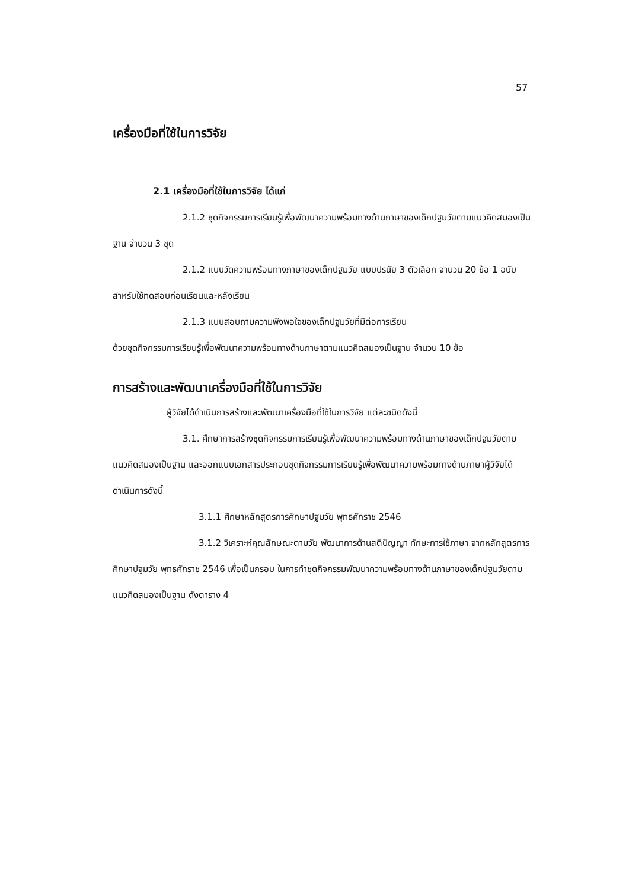57
เครื่องมือที่ใช้ในการวิจัย
2.1 เครื่องมือที่ใช้ในการวิจัย ได้แก่
2.1.2 ชุดกิจกรรมการเรียนรู้เพื่อพัฒนาความพร้อมทางด้านภาษาของเด็กปฐมวัยตามแนวคิดสมองเป็นฐาน จำนวน 3 ชุด
2.1.2 แบบวัดความพร้อมทางภาษาของเด็กปฐมวัย แบบปรนัย 3 ตัวเลือก จำนวน 20 ข้อ 1 ฉบับ สำหรับใช้ทดสอบก่อนเรียนและหลังเรียน
2.1.3 แบบสอบถามความพึงพอใจของเด็กปฐมวัยที่มีต่อการเรียน
ด้วยชุดกิจกรรมการเรียนรู้เพื่อพัฒนาความพร้อมทางด้านภาษาตามแนวคิดสมองเป็นฐาน จำนวน 10 ข้อ
การสร้างและพัฒนาเครื่องมือที่ใช้ในการวิจัย
ผู้วิจัยได้ดำเนินการสร้างและพัฒนาเครื่องมือที่ใช้ในการวิจัย แต่ละชนิดดังนี้
3.1. ศึกษาการสร้างชุดกิจกรรมการเรียนรู้เพื่อพัฒนาความพร้อมทางด้านภาษาของเด็กปฐมวัยตามแนวคิดสมองเป็นฐาน และออกแบบเอกสารประกอบชุดกิจกรรมการเรียนรู้เพื่อพัฒนาความพร้อมทางด้านภาษาผู้วิจัยได้ดำเนินการดังนี้
3.1.1 ศึกษาหลักสูตรการศึกษาปฐมวัย พุทธศักราช 2546
3.1.2 วิเคราะห์คุณลักษณะตามวัย พัฒนาการด้านสติปัญญา ทักษะการใช้ภาษา จากหลักสูตรการศึกษาปฐมวัย พุทธศักราช 2546 เพื่อเป็นกรอบ ในการทำชุดกิจกรรมพัฒนาความพร้อมทางด้านภาษาของเด็กปฐมวัยตามแนวคิดสมองเป็นฐาน ดังตาราง 4